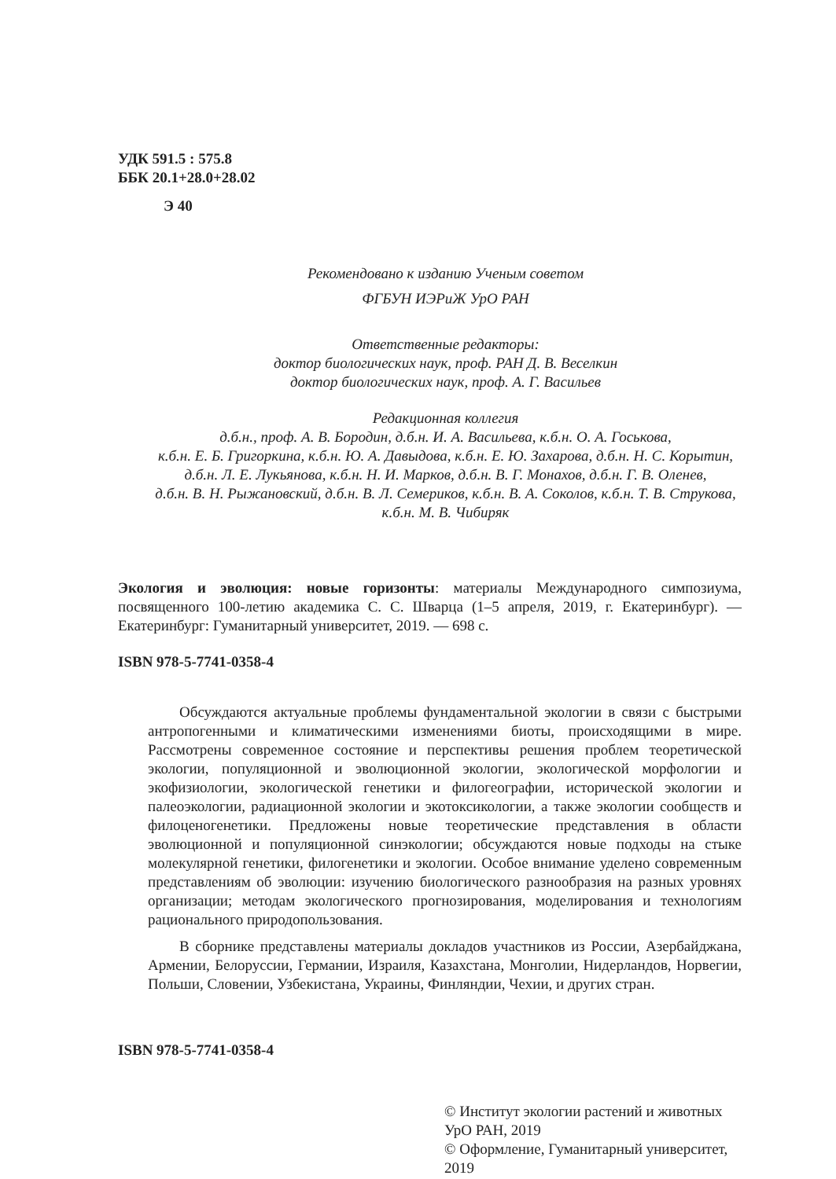УДК 591.5 : 575.8
ББК 20.1+28.0+28.02
Э 40
Рекомендовано к изданию Ученым советом
ФГБУН ИЭРиЖ УрО РАН
Ответственные редакторы:
доктор биологических наук, проф. РАН Д. В. Веселкин
доктор биологических наук, проф. А. Г. Васильев
Редакционная коллегия
д.б.н., проф. А. В. Бородин, д.б.н. И. А. Васильева, к.б.н. О. А. Госькова,
к.б.н. Е. Б. Григоркина, к.б.н. Ю. А. Давыдова, к.б.н. Е. Ю. Захарова, д.б.н. Н. С. Корытин,
д.б.н. Л. Е. Лукьянова, к.б.н. Н. И. Марков, д.б.н. В. Г. Монахов, д.б.н. Г. В. Оленев,
д.б.н. В. Н. Рыжановский, д.б.н. В. Л. Семериков, к.б.н. В. А. Соколов, к.б.н. Т. В. Струкова,
к.б.н. М. В. Чибиряк
Экология и эволюция: новые горизонты: материалы Международного симпозиума, посвященного 100-летию академика С. С. Шварца (1–5 апреля, 2019, г. Екатеринбург). — Екатеринбург: Гуманитарный университет, 2019. — 698 с.
ISBN 978-5-7741-0358-4
Обсуждаются актуальные проблемы фундаментальной экологии в связи с быстрыми антропогенными и климатическими изменениями биоты, происходящими в мире. Рассмотрены современное состояние и перспективы решения проблем теоретической экологии, популяционной и эволюционной экологии, экологической морфологии и экофизиологии, экологической генетики и филогеографии, исторической экологии и палеоэкологии, радиационной экологии и экотоксикологии, а также экологии сообществ и филоценогенетики. Предложены новые теоретические представления в области эволюционной и популяционной синэкологии; обсуждаются новые подходы на стыке молекулярной генетики, филогенетики и экологии. Особое внимание уделено современным представлениям об эволюции: изучению биологического разнообразия на разных уровнях организации; методам экологического прогнозирования, моделирования и технологиям рационального природопользования.
В сборнике представлены материалы докладов участников из России, Азербайджана, Армении, Белоруссии, Германии, Израиля, Казахстана, Монголии, Нидерландов, Норвегии, Польши, Словении, Узбекистана, Украины, Финляндии, Чехии, и других стран.
ISBN 978-5-7741-0358-4
© Институт экологии растений и животных УрО РАН, 2019
© Оформление, Гуманитарный университет, 2019